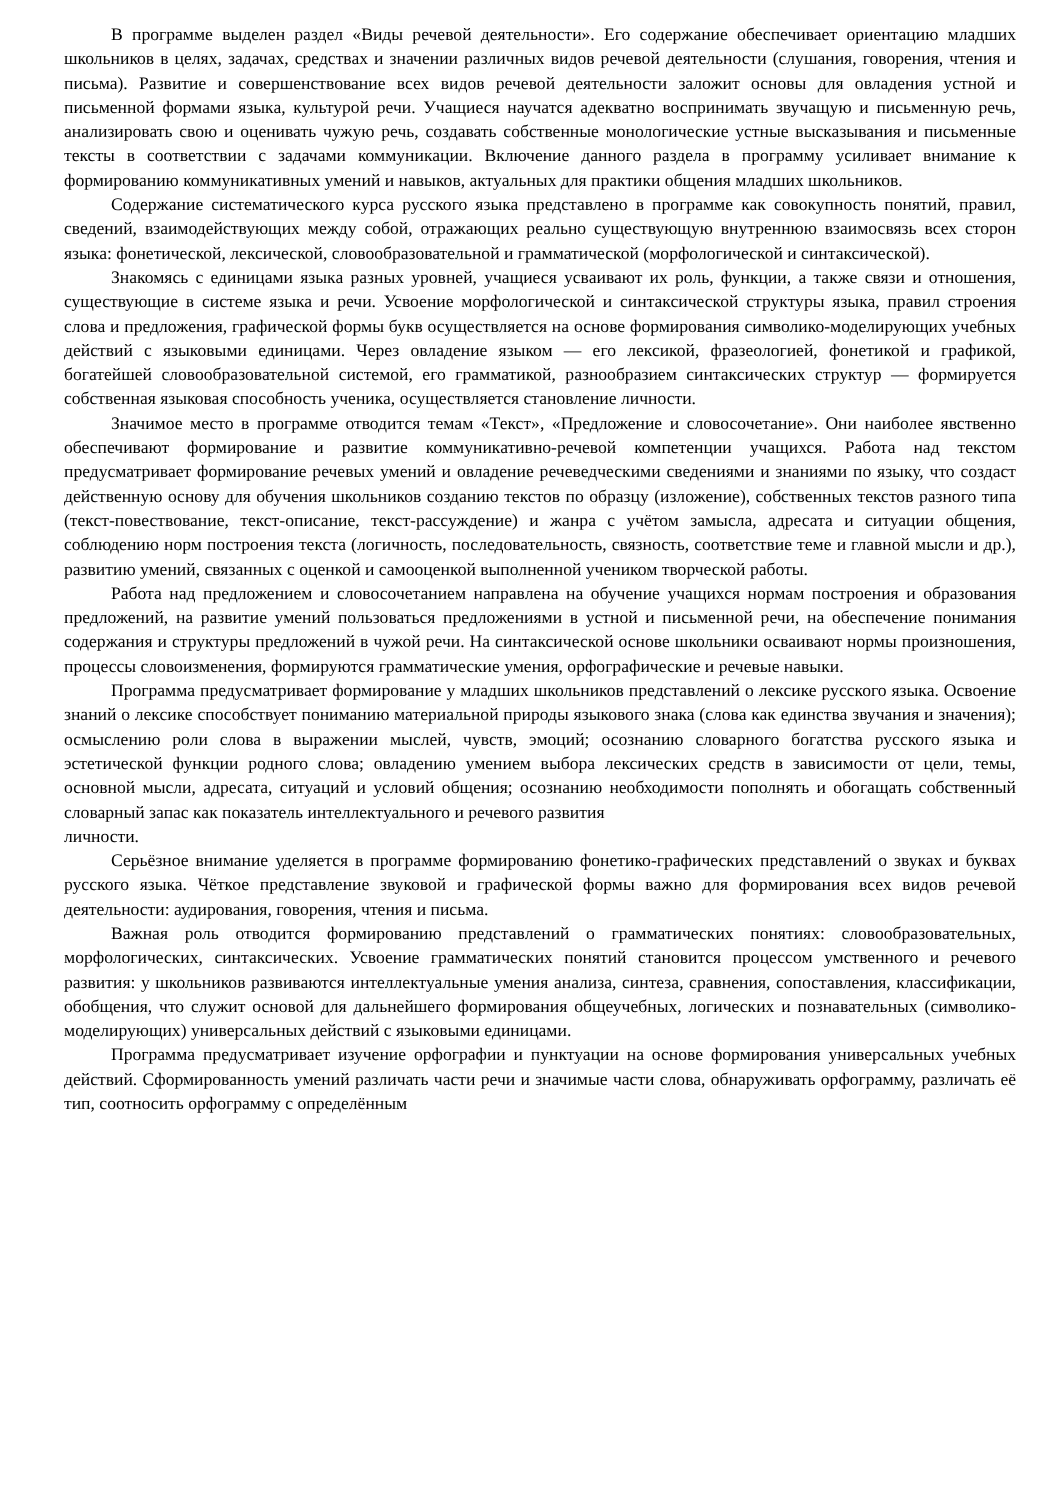В программе выделен раздел «Виды речевой деятельности». Его содержание обеспечивает ориентацию младших школьников в целях, задачах, средствах и значении различных видов речевой деятельности (слушания, говорения, чтения и письма). Развитие и совершенствование всех видов речевой деятельности заложит основы для овладения устной и письменной формами языка, культурой речи. Учащиеся научатся адекватно воспринимать звучащую и письменную речь, анализировать свою и оценивать чужую речь, создавать собственные монологические устные высказывания и письменные тексты в соответствии с задачами коммуникации. Включение данного раздела в программу усиливает внимание к формированию коммуникативных умений и навыков, актуальных для практики общения младших школьников.
Содержание систематического курса русского языка представлено в программе как совокупность понятий, правил, сведений, взаимодействующих между собой, отражающих реально существующую внутреннюю взаимосвязь всех сторон языка: фонетической, лексической, словообразовательной и грамматической (морфологической и синтаксической).
Знакомясь с единицами языка разных уровней, учащиеся усваивают их роль, функции, а также связи и отношения, существующие в системе языка и речи. Усвоение морфологической и синтаксической структуры языка, правил строения слова и предложения, графической формы букв осуществляется на основе формирования символико-моделирующих учебных действий с языковыми единицами. Через овладение языком — его лексикой, фразеологией, фонетикой и графикой, богатейшей словообразовательной системой, его грамматикой, разнообразием синтаксических структур — формируется собственная языковая способность ученика, осуществляется становление личности.
Значимое место в программе отводится темам «Текст», «Предложение и словосочетание». Они наиболее явственно обеспечивают формирование и развитие коммуникативно-речевой компетенции учащихся. Работа над текстом предусматривает формирование речевых умений и овладение речеведческими сведениями и знаниями по языку, что создаст действенную основу для обучения школьников созданию текстов по образцу (изложение), собственных текстов разного типа (текст-повествование, текст-описание, текст-рассуждение) и жанра с учётом замысла, адресата и ситуации общения, соблюдению норм построения текста (логичность, последовательность, связность, соответствие теме и главной мысли и др.), развитию умений, связанных с оценкой и самооценкой выполненной учеником творческой работы.
Работа над предложением и словосочетанием направлена на обучение учащихся нормам построения и образования предложений, на развитие умений пользоваться предложениями в устной и письменной речи, на обеспечение понимания содержания и структуры предложений в чужой речи. На синтаксической основе школьники осваивают нормы произношения, процессы словоизменения, формируются грамматические умения, орфографические и речевые навыки.
Программа предусматривает формирование у младших школьников представлений о лексике русского языка. Освоение знаний о лексике способствует пониманию материальной природы языкового знака (слова как единства звучания и значения); осмыслению роли слова в выражении мыслей, чувств, эмоций; осознанию словарного богатства русского языка и эстетической функции родного слова; овладению умением выбора лексических средств в зависимости от цели, темы, основной мысли, адресата, ситуаций и условий общения; осознанию необходимости пополнять и обогащать собственный словарный запас как показатель интеллектуального и речевого развития
личности.
Серьёзное внимание уделяется в программе формированию фонетико-графических представлений о звуках и буквах русского языка. Чёткое представление звуковой и графической формы важно для формирования всех видов речевой деятельности: аудирования, говорения, чтения и письма.
Важная роль отводится формированию представлений о грамматических понятиях: словообразовательных, морфологических, синтаксических. Усвоение грамматических понятий становится процессом умственного и речевого развития: у школьников развиваются интеллектуальные умения анализа, синтеза, сравнения, сопоставления, классификации, обобщения, что служит основой для дальнейшего формирования общеучебных, логических и познавательных (символико-моделирующих) универсальных действий с языковыми единицами.
Программа предусматривает изучение орфографии и пунктуации на основе формирования универсальных учебных действий. Сформированность умений различать части речи и значимые части слова, обнаруживать орфограмму, различать её тип, соотносить орфограмму с определённым